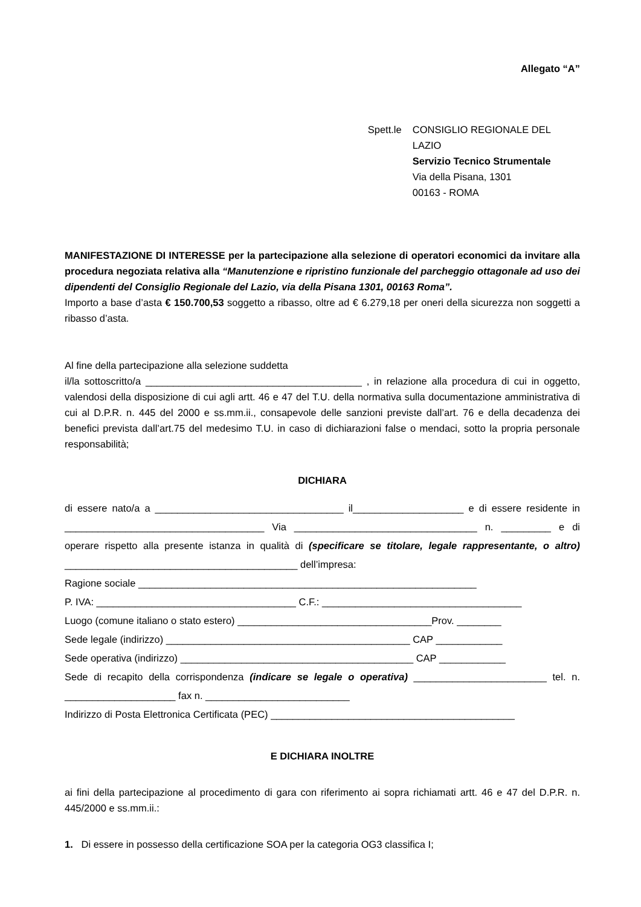Allegato “A”
Spett.le CONSIGLIO REGIONALE DEL LAZIO
Servizio Tecnico Strumentale
Via della Pisana, 1301
00163 - ROMA
MANIFESTAZIONE DI INTERESSE per la partecipazione alla selezione di operatori economici da invitare alla procedura negoziata relativa alla “Manutenzione e ripristino funzionale del parcheggio ottagonale ad uso dei dipendenti del Consiglio Regionale del Lazio, via della Pisana 1301, 00163 Roma”.
Importo a base d’asta € 150.700,53 soggetto a ribasso, oltre ad € 6.279,18 per oneri della sicurezza non soggetti a ribasso d’asta.
Al fine della partecipazione alla selezione suddetta
il/la sottoscritto/a _______________________________________ , in relazione alla procedura di cui in oggetto, valendosi della disposizione di cui agli artt. 46 e 47 del T.U. della normativa sulla documentazione amministrativa di cui al D.P.R. n. 445 del 2000 e ss.mm.ii., consapevole delle sanzioni previste dall’art. 76 e della decadenza dei benefici prevista dall’art.75 del medesimo T.U. in caso di dichiarazioni false o mendaci, sotto la propria personale responsabilità;
DICHIARA
di essere nato/a a __________________________________ il____________________ e di essere residente in ____________________________________ Via _________________________________ n. _________ e di operare rispetto alla presente istanza in qualità di (specificare se titolare, legale rappresentante, o altro) __________________________________________ dell’impresa:
Ragione sociale _____________________________________________________________
P. IVA: ____________________________________ C.F.: ____________________________________
Luogo (comune italiano o stato estero) ___________________________________Prov. ________
Sede legale (indirizzo) ____________________________________________ CAP ____________
Sede operativa (indirizzo) __________________________________________ CAP ____________
Sede di recapito della corrispondenza (indicare se legale o operativa) ________________________ tel. n. ____________________ fax n. __________________________
Indirizzo di Posta Elettronica Certificata (PEC) ____________________________________________
E DICHIARA INOLTRE
ai fini della partecipazione al procedimento di gara con riferimento ai sopra richiamati artt. 46 e 47 del D.P.R. n. 445/2000 e ss.mm.ii.:
1. Di essere in possesso della certificazione SOA per la categoria OG3 classifica I;